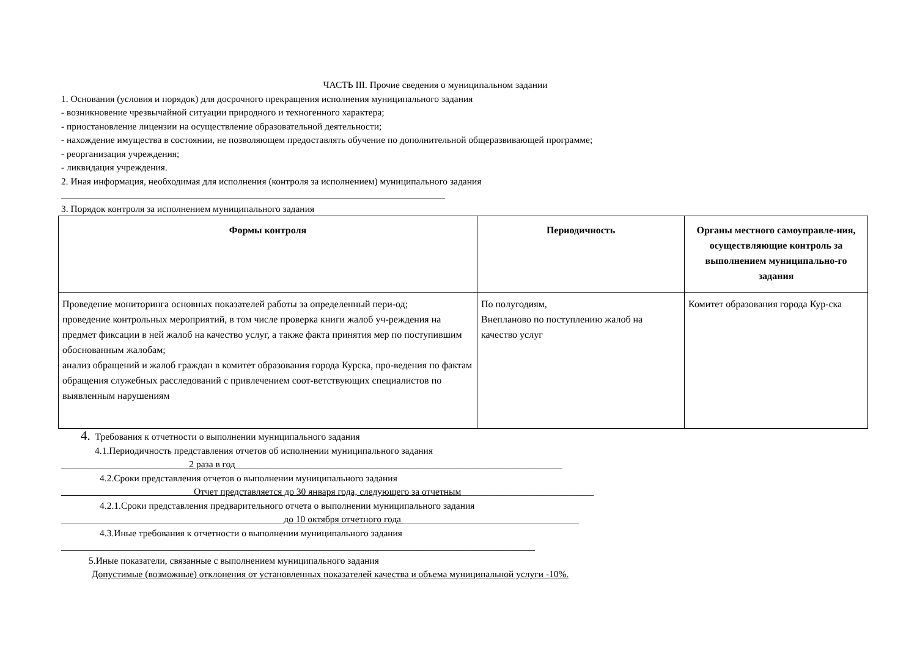ЧАСТЬ III. Прочие сведения о муниципальном задании
1. Основания (условия и порядок) для досрочного прекращения исполнения муниципального задания
- возникновение чрезвычайной ситуации природного и техногенного характера;
- приостановление лицензии на осуществление образовательной деятельности;
- нахождение имущества в состоянии, не позволяющем предоставлять обучение по дополнительной общеразвивающей программе;
- реорганизация учреждения;
- ликвидация учреждения.
2. Иная информация, необходимая для исполнения (контроля за исполнением) муниципального задания
_________________________________________________________________________________
3. Порядок контроля за исполнением муниципального задания
| Формы контроля | Периодичность | Органы местного самоуправле-ния, осуществляющие контроль за выполнением муниципально-го задания |
| --- | --- | --- |
| Проведение мониторинга основных показателей работы за определенный пери-од; проведение контрольных мероприятий, в том числе проверка книги жалоб уч-реждения на предмет фиксации в ней жалоб на качество услуг, а также факта принятия мер по поступившим обоснованным жалобам; анализ обращений и жалоб граждан в комитет образования города Курска, про-ведения по фактам обращения служебных расследований с привлечением соот-ветствующих специалистов по выявленным нарушениям | По полугодиям, Внепланово по поступлению жалоб на качество услуг | Комитет образования города Кур-ска |
4. Требования к отчетности о выполнении муниципального задания
4.1.Периодичность представления отчетов об исполнении муниципального задания
___________________________2 раза в год_____________________________________________________________________
4.2.Сроки представления отчетов о выполнении муниципального задания
____________________________Отчет представляется до 30 января года, следующего за отчетным____________________________
4.2.1.Сроки представления предварительного отчета о выполнении муниципального задания
_______________________________________________до 10 октября отчетного года _____________________________________
4.3.Иные требования к отчетности о выполнении муниципального задания
____________________________________________________________________________________________________
5.Иные показатели, связанные с выполнением муниципального задания
Допустимые (возможные) отклонения от установленных показателей качества и объема муниципальной услуги -10%.